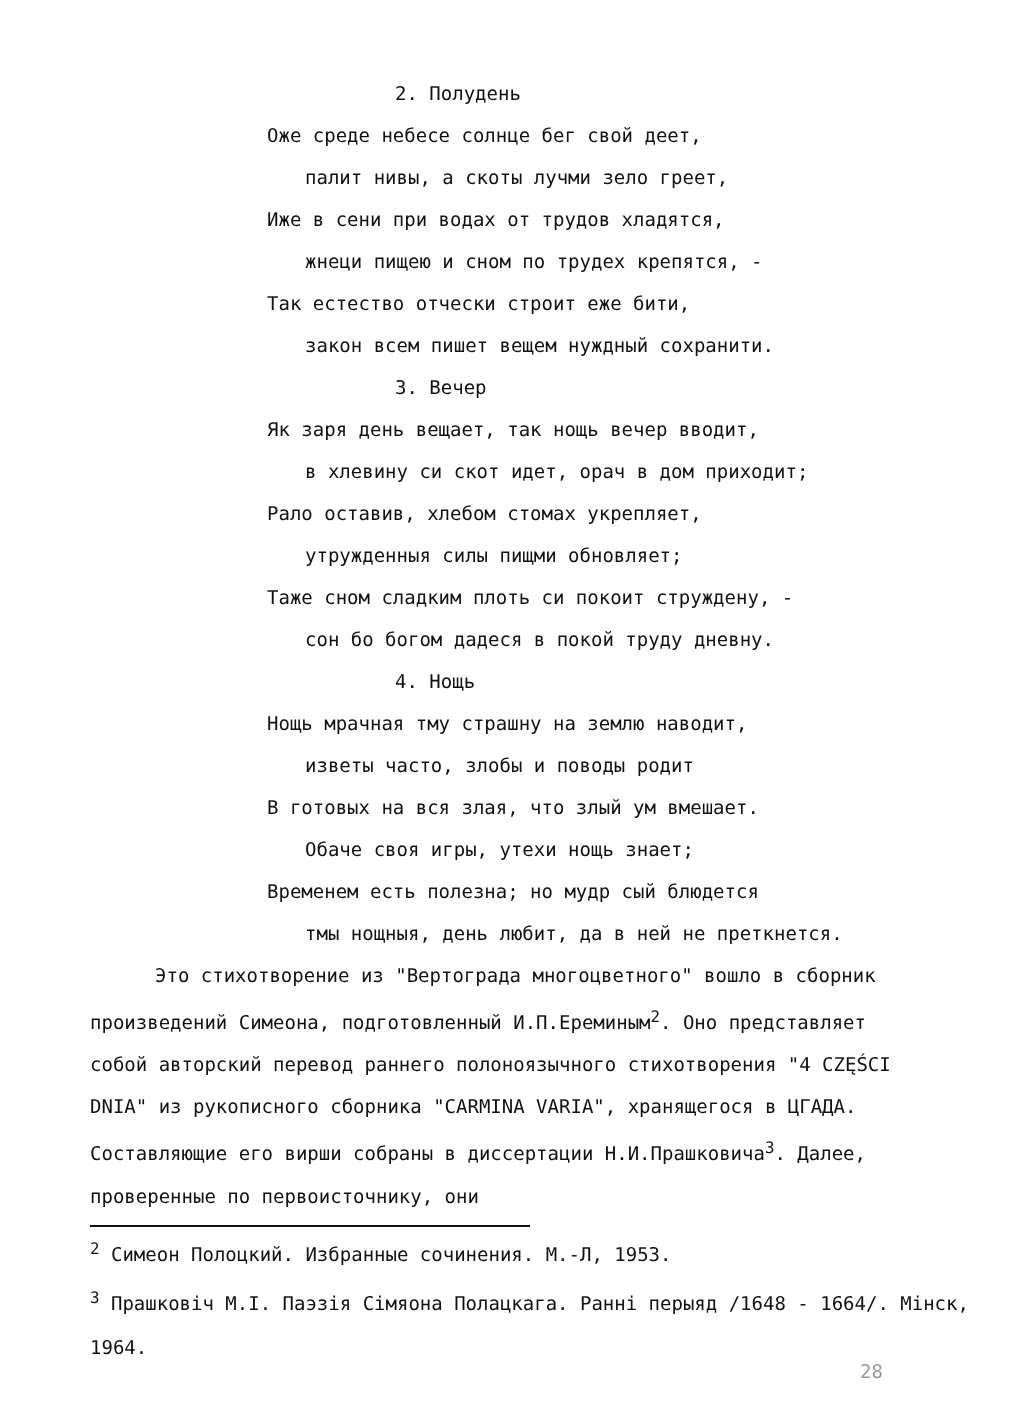2. Полудень
Оже среде небесе солнце бег свой деет,
палит нивы, а скоты лучми зело греет,
Иже в сени при водах от трудов хладятся,
жнеци пищею и сном по трудех крепятся, -
Так естество отчески строит еже бити,
закон всем пишет вещем нуждный сохранити.
3. Вечер
Як заря день вещает, так нощь вечер вводит,
в хлевину си скот идет, орач в дом приходит;
Рало оставив, хлебом стомах укрепляет,
утружденныя силы пищми обновляет;
Таже сном сладким плоть си покоит струждену, -
сон бо богом дадеся в покой труду дневну.
4. Нощь
Нощь мрачная тму страшну на землю наводит,
изветы часто, злобы и поводы родит
В готовых на вся злая, что злый ум вмешает.
Обаче своя игры, утехи нощь знает;
Временем есть полезна; но мудр сый блюдется
тмы нощныя, день любит, да в ней не преткнется.
Это стихотворение из "Вертограда многоцветного" вошло в сборник произведений Симеона, подготовленный И.П.Ереминым<sup>2</sup>. Оно представляет собой авторский перевод раннего полоноязычного стихотворения "4 CZĘŚCI DNIA" из рукописного сборника "CARMINA VARIA", хранящегося в ЦГАДА. Составляющие его вирши собраны в диссертации Н.И.Прашковича<sup>3</sup>. Далее, проверенные по первоисточнику, они
<sup>2</sup> Симеон Полоцкий. Избранные сочинения. М.-Л, 1953.
<sup>3</sup> Прашковіч М.І. Паэзія Сімяона Полацкага. Ранні перыяд /1648 - 1664/. Мінск, 1964.
28